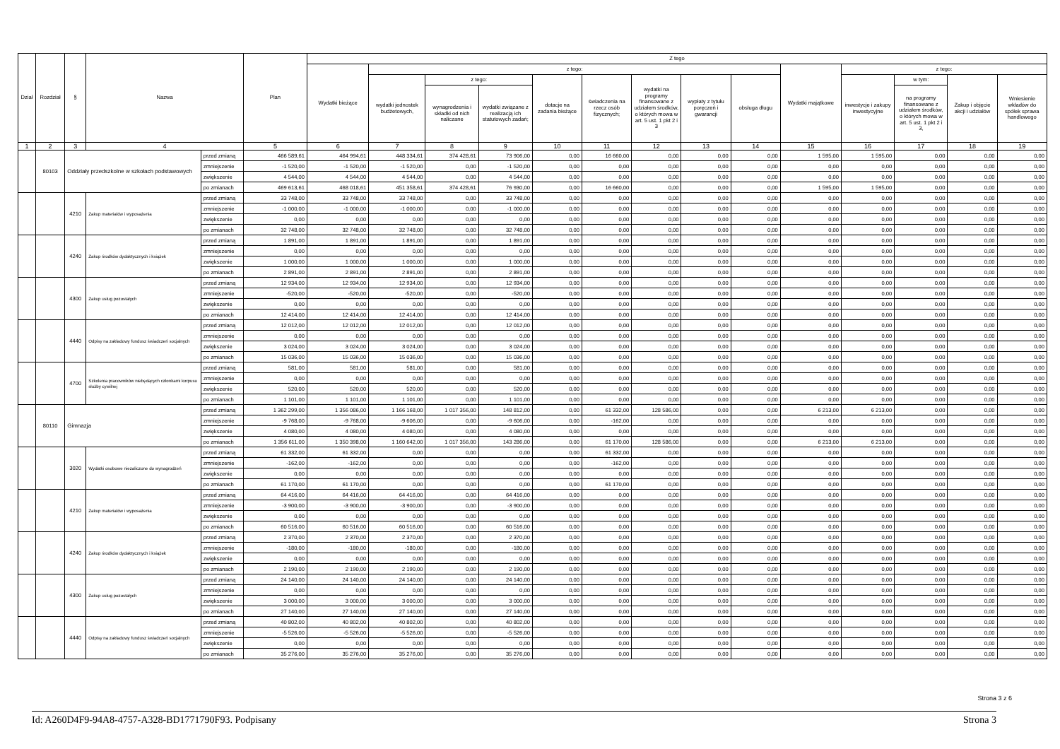| Dział | Rozdział | § | Nazwa | | Plan | Z tego | | | | | | | | | | | | | |
| --- | --- | --- | --- | --- | --- | --- | --- | --- | --- | --- | --- | --- | --- | --- | --- | --- | --- | --- | --- |
| | | | | | | Wydatki bieżące | z tego: | | | | | | | | Wydatki majątkowe | z tego: | | | |
| | | | | | | | wydatki jednostek budżetowych, | z tego: | | dotacje na zadania bieżące | świadczenia na rzecz osób fizycznych; | wydatki na programy finansowane z udziałem środków, o których mowa w art. 5 ust. 1 pkt 2 i 3 | wypłaty z tytułu poręczeń i gwarancji | obsługa długu | | inwestycje i zakupy inwestycyjne | w tym: | Zakup i objęcie akcji i udziałów | Wniesienie wkładów do spółek sprawa handlowego |
| | | | | | | | | wynagrodzenia i składki od nich naliczane | wydatki związane z realizacją ich statutowych zadań; | | | | | | | | na programy finansowane z udziałem środków, o których mowa w art. 5 ust. 1 pkt 2 i 3, | | |
| 1 | 2 | 3 | 4 | | 5 | 6 | 7 | 8 | 9 | 10 | 11 | 12 | 13 | 14 | 15 | 16 | 17 | 18 | 19 |
| | 80103 | Oddziały przedszkolne w szkołach podstawowych | | przed zmianą | 466 589,61 | 464 994,61 | 448 334,61 | 374 428,61 | 73 906,00 | 0,00 | 16 660,00 | 0,00 | 0,00 | 0,00 | 1 595,00 | 1 595,00 | 0,00 | 0,00 | 0,00 |
| | | | | zmniejszenie | -1 520,00 | -1 520,00 | -1 520,00 | 0,00 | -1 520,00 | 0,00 | 0,00 | 0,00 | 0,00 | 0,00 | 0,00 | 0,00 | 0,00 | 0,00 | 0,00 |
| | | | | zwiększenie | 4 544,00 | 4 544,00 | 4 544,00 | 0,00 | 4 544,00 | 0,00 | 0,00 | 0,00 | 0,00 | 0,00 | 0,00 | 0,00 | 0,00 | 0,00 | 0,00 |
| | | | | po zmianach | 469 613,61 | 468 018,61 | 451 358,61 | 374 428,61 | 76 930,00 | 0,00 | 16 660,00 | 0,00 | 0,00 | 0,00 | 1 595,00 | 1 595,00 | 0,00 | 0,00 | 0,00 |
| | | 4210 | Zakup materiałów i wyposażenia | przed zmianą | 33 748,00 | 33 748,00 | 33 748,00 | 0,00 | 33 748,00 | 0,00 | 0,00 | 0,00 | 0,00 | 0,00 | 0,00 | 0,00 | 0,00 | 0,00 | 0,00 |
| | | | | zmniejszenie | -1 000,00 | -1 000,00 | -1 000,00 | 0,00 | -1 000,00 | 0,00 | 0,00 | 0,00 | 0,00 | 0,00 | 0,00 | 0,00 | 0,00 | 0,00 | 0,00 |
| | | | | zwiększenie | 0,00 | 0,00 | 0,00 | 0,00 | 0,00 | 0,00 | 0,00 | 0,00 | 0,00 | 0,00 | 0,00 | 0,00 | 0,00 | 0,00 | 0,00 |
| | | | | po zmianach | 32 748,00 | 32 748,00 | 32 748,00 | 0,00 | 32 748,00 | 0,00 | 0,00 | 0,00 | 0,00 | 0,00 | 0,00 | 0,00 | 0,00 | 0,00 | 0,00 |
| | | 4240 | Zakup środków dydaktycznych i książek | przed zmianą | 1 891,00 | 1 891,00 | 1 891,00 | 0,00 | 1 891,00 | 0,00 | 0,00 | 0,00 | 0,00 | 0,00 | 0,00 | 0,00 | 0,00 | 0,00 | 0,00 |
| | | | | zmniejszenie | 0,00 | 0,00 | 0,00 | 0,00 | 0,00 | 0,00 | 0,00 | 0,00 | 0,00 | 0,00 | 0,00 | 0,00 | 0,00 | 0,00 | 0,00 |
| | | | | zwiększenie | 1 000,00 | 1 000,00 | 1 000,00 | 0,00 | 1 000,00 | 0,00 | 0,00 | 0,00 | 0,00 | 0,00 | 0,00 | 0,00 | 0,00 | 0,00 | 0,00 |
| | | | | po zmianach | 2 891,00 | 2 891,00 | 2 891,00 | 0,00 | 2 891,00 | 0,00 | 0,00 | 0,00 | 0,00 | 0,00 | 0,00 | 0,00 | 0,00 | 0,00 | 0,00 |
| | | 4300 | Zakup usług pozostałych | przed zmianą | 12 934,00 | 12 934,00 | 12 934,00 | 0,00 | 12 934,00 | 0,00 | 0,00 | 0,00 | 0,00 | 0,00 | 0,00 | 0,00 | 0,00 | 0,00 | 0,00 |
| | | | | zmniejszenie | -520,00 | -520,00 | -520,00 | 0,00 | -520,00 | 0,00 | 0,00 | 0,00 | 0,00 | 0,00 | 0,00 | 0,00 | 0,00 | 0,00 | 0,00 |
| | | | | zwiększenie | 0,00 | 0,00 | 0,00 | 0,00 | 0,00 | 0,00 | 0,00 | 0,00 | 0,00 | 0,00 | 0,00 | 0,00 | 0,00 | 0,00 | 0,00 |
| | | | | po zmianach | 12 414,00 | 12 414,00 | 12 414,00 | 0,00 | 12 414,00 | 0,00 | 0,00 | 0,00 | 0,00 | 0,00 | 0,00 | 0,00 | 0,00 | 0,00 | 0,00 |
| | | 4440 | Odpisy na zakładowy fundusz świadczeń socjalnych | przed zmianą | 12 012,00 | 12 012,00 | 12 012,00 | 0,00 | 12 012,00 | 0,00 | 0,00 | 0,00 | 0,00 | 0,00 | 0,00 | 0,00 | 0,00 | 0,00 | 0,00 |
| | | | | zmniejszenie | 0,00 | 0,00 | 0,00 | 0,00 | 0,00 | 0,00 | 0,00 | 0,00 | 0,00 | 0,00 | 0,00 | 0,00 | 0,00 | 0,00 | 0,00 |
| | | | | zwiększenie | 3 024,00 | 3 024,00 | 3 024,00 | 0,00 | 3 024,00 | 0,00 | 0,00 | 0,00 | 0,00 | 0,00 | 0,00 | 0,00 | 0,00 | 0,00 | 0,00 |
| | | | | po zmianach | 15 036,00 | 15 036,00 | 15 036,00 | 0,00 | 15 036,00 | 0,00 | 0,00 | 0,00 | 0,00 | 0,00 | 0,00 | 0,00 | 0,00 | 0,00 | 0,00 |
| | | 4700 | Szkolenia pracowników niebędących członkami korpusu służby cywilnej | przed zmianą | 581,00 | 581,00 | 581,00 | 0,00 | 581,00 | 0,00 | 0,00 | 0,00 | 0,00 | 0,00 | 0,00 | 0,00 | 0,00 | 0,00 | 0,00 |
| | | | | zmniejszenie | 0,00 | 0,00 | 0,00 | 0,00 | 0,00 | 0,00 | 0,00 | 0,00 | 0,00 | 0,00 | 0,00 | 0,00 | 0,00 | 0,00 | 0,00 |
| | | | | zwiększenie | 520,00 | 520,00 | 520,00 | 0,00 | 520,00 | 0,00 | 0,00 | 0,00 | 0,00 | 0,00 | 0,00 | 0,00 | 0,00 | 0,00 | 0,00 |
| | | | | po zmianach | 1 101,00 | 1 101,00 | 1 101,00 | 0,00 | 1 101,00 | 0,00 | 0,00 | 0,00 | 0,00 | 0,00 | 0,00 | 0,00 | 0,00 | 0,00 | 0,00 |
| | 80110 | Gimnazja | | przed zmianą | 1 362 299,00 | 1 356 086,00 | 1 166 168,00 | 1 017 356,00 | 148 812,00 | 0,00 | 61 332,00 | 128 586,00 | 0,00 | 0,00 | 6 213,00 | 6 213,00 | 0,00 | 0,00 | 0,00 |
| | | | | zmniejszenie | -9 768,00 | -9 768,00 | -9 606,00 | 0,00 | -9 606,00 | 0,00 | -162,00 | 0,00 | 0,00 | 0,00 | 0,00 | 0,00 | 0,00 | 0,00 | 0,00 |
| | | | | zwiększenie | 4 080,00 | 4 080,00 | 4 080,00 | 0,00 | 4 080,00 | 0,00 | 0,00 | 0,00 | 0,00 | 0,00 | 0,00 | 0,00 | 0,00 | 0,00 | 0,00 |
| | | | | po zmianach | 1 356 611,00 | 1 350 398,00 | 1 160 642,00 | 1 017 356,00 | 143 286,00 | 0,00 | 61 170,00 | 128 586,00 | 0,00 | 0,00 | 6 213,00 | 6 213,00 | 0,00 | 0,00 | 0,00 |
| | | 3020 | Wydatki osobowe niezaliczone do wynagrodzeń | przed zmianą | 61 332,00 | 61 332,00 | 0,00 | 0,00 | 0,00 | 0,00 | 61 332,00 | 0,00 | 0,00 | 0,00 | 0,00 | 0,00 | 0,00 | 0,00 | 0,00 |
| | | | | zmniejszenie | -162,00 | -162,00 | 0,00 | 0,00 | 0,00 | 0,00 | -162,00 | 0,00 | 0,00 | 0,00 | 0,00 | 0,00 | 0,00 | 0,00 | 0,00 |
| | | | | zwiększenie | 0,00 | 0,00 | 0,00 | 0,00 | 0,00 | 0,00 | 0,00 | 0,00 | 0,00 | 0,00 | 0,00 | 0,00 | 0,00 | 0,00 | 0,00 |
| | | | | po zmianach | 61 170,00 | 61 170,00 | 0,00 | 0,00 | 0,00 | 0,00 | 61 170,00 | 0,00 | 0,00 | 0,00 | 0,00 | 0,00 | 0,00 | 0,00 | 0,00 |
| | | 4210 | Zakup materiałów i wyposażenia | przed zmianą | 64 416,00 | 64 416,00 | 64 416,00 | 0,00 | 64 416,00 | 0,00 | 0,00 | 0,00 | 0,00 | 0,00 | 0,00 | 0,00 | 0,00 | 0,00 | 0,00 |
| | | | | zmniejszenie | -3 900,00 | -3 900,00 | -3 900,00 | 0,00 | -3 900,00 | 0,00 | 0,00 | 0,00 | 0,00 | 0,00 | 0,00 | 0,00 | 0,00 | 0,00 | 0,00 |
| | | | | zwiększenie | 0,00 | 0,00 | 0,00 | 0,00 | 0,00 | 0,00 | 0,00 | 0,00 | 0,00 | 0,00 | 0,00 | 0,00 | 0,00 | 0,00 | 0,00 |
| | | | | po zmianach | 60 516,00 | 60 516,00 | 60 516,00 | 0,00 | 60 516,00 | 0,00 | 0,00 | 0,00 | 0,00 | 0,00 | 0,00 | 0,00 | 0,00 | 0,00 | 0,00 |
| | | 4240 | Zakup środków dydaktycznych i książek | przed zmianą | 2 370,00 | 2 370,00 | 2 370,00 | 0,00 | 2 370,00 | 0,00 | 0,00 | 0,00 | 0,00 | 0,00 | 0,00 | 0,00 | 0,00 | 0,00 | 0,00 |
| | | | | zmniejszenie | -180,00 | -180,00 | -180,00 | 0,00 | -180,00 | 0,00 | 0,00 | 0,00 | 0,00 | 0,00 | 0,00 | 0,00 | 0,00 | 0,00 | 0,00 |
| | | | | zwiększenie | 0,00 | 0,00 | 0,00 | 0,00 | 0,00 | 0,00 | 0,00 | 0,00 | 0,00 | 0,00 | 0,00 | 0,00 | 0,00 | 0,00 | 0,00 |
| | | | | po zmianach | 2 190,00 | 2 190,00 | 2 190,00 | 0,00 | 2 190,00 | 0,00 | 0,00 | 0,00 | 0,00 | 0,00 | 0,00 | 0,00 | 0,00 | 0,00 | 0,00 |
| | | 4300 | Zakup usług pozostałych | przed zmianą | 24 140,00 | 24 140,00 | 24 140,00 | 0,00 | 24 140,00 | 0,00 | 0,00 | 0,00 | 0,00 | 0,00 | 0,00 | 0,00 | 0,00 | 0,00 | 0,00 |
| | | | | zmniejszenie | 0,00 | 0,00 | 0,00 | 0,00 | 0,00 | 0,00 | 0,00 | 0,00 | 0,00 | 0,00 | 0,00 | 0,00 | 0,00 | 0,00 | 0,00 |
| | | | | zwiększenie | 3 000,00 | 3 000,00 | 3 000,00 | 0,00 | 3 000,00 | 0,00 | 0,00 | 0,00 | 0,00 | 0,00 | 0,00 | 0,00 | 0,00 | 0,00 | 0,00 |
| | | | | po zmianach | 27 140,00 | 27 140,00 | 27 140,00 | 0,00 | 27 140,00 | 0,00 | 0,00 | 0,00 | 0,00 | 0,00 | 0,00 | 0,00 | 0,00 | 0,00 | 0,00 |
| | | 4440 | Odpisy na zakładowy fundusz świadczeń socjalnych | przed zmianą | 40 802,00 | 40 802,00 | 40 802,00 | 0,00 | 40 802,00 | 0,00 | 0,00 | 0,00 | 0,00 | 0,00 | 0,00 | 0,00 | 0,00 | 0,00 | 0,00 |
| | | | | zmniejszenie | -5 526,00 | -5 526,00 | -5 526,00 | 0,00 | -5 526,00 | 0,00 | 0,00 | 0,00 | 0,00 | 0,00 | 0,00 | 0,00 | 0,00 | 0,00 | 0,00 |
| | | | | zwiększenie | 0,00 | 0,00 | 0,00 | 0,00 | 0,00 | 0,00 | 0,00 | 0,00 | 0,00 | 0,00 | 0,00 | 0,00 | 0,00 | 0,00 | 0,00 |
| | | | | po zmianach | 35 276,00 | 35 276,00 | 35 276,00 | 0,00 | 35 276,00 | 0,00 | 0,00 | 0,00 | 0,00 | 0,00 | 0,00 | 0,00 | 0,00 | 0,00 | 0,00 |
Strona 3 z 6
Id: A260D4F9-94A8-4757-A328-BD1771790F93. Podpisany Strona 3